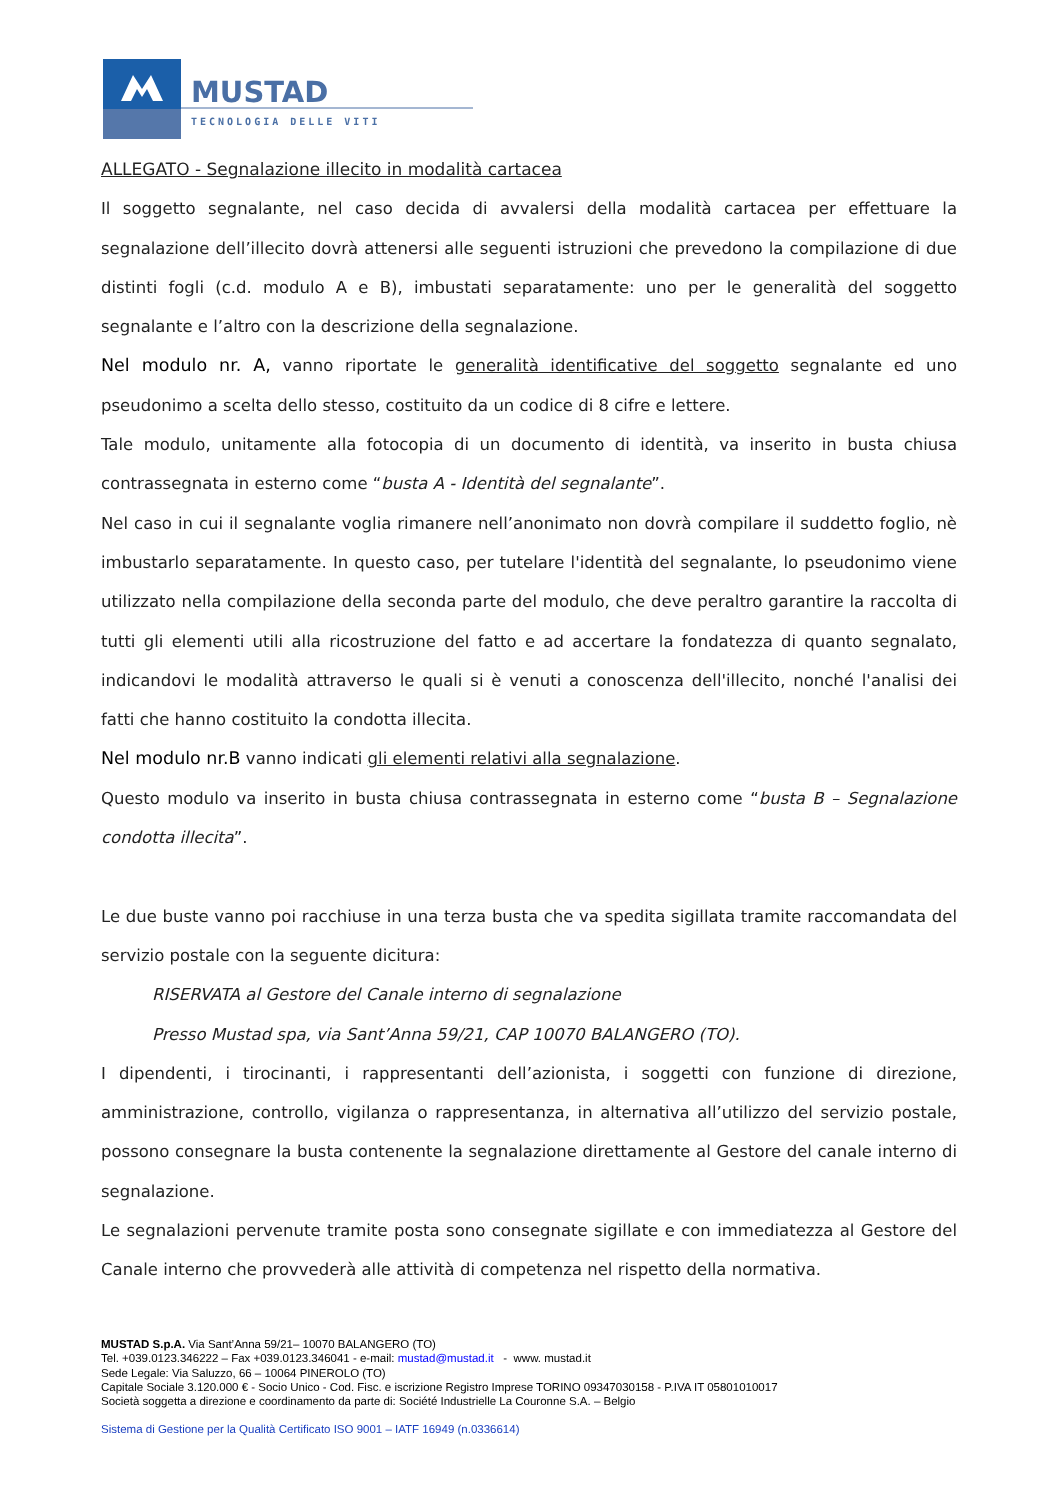MUSTAD
TECNOLOGIA DELLE VITI
ALLEGATO - Segnalazione illecito in modalità cartacea
Il soggetto segnalante, nel caso decida di avvalersi della modalità cartacea per effettuare la segnalazione dell’illecito dovrà attenersi alle seguenti istruzioni che prevedono la compilazione di due distinti fogli (c.d. modulo A e B), imbustati separatamente: uno per le generalità del soggetto segnalante e l’altro con la descrizione della segnalazione.
Nel modulo nr. A, vanno riportate le generalità identificative del soggetto segnalante ed uno pseudonimo a scelta dello stesso, costituito da un codice di 8 cifre e lettere.
Tale modulo, unitamente alla fotocopia di un documento di identità, va inserito in busta chiusa contrassegnata in esterno come “busta A - Identità del segnalante”.
Nel caso in cui il segnalante voglia rimanere nell’anonimato non dovrà compilare il suddetto foglio, nè imbustarlo separatamente. In questo caso, per tutelare l'identità del segnalante, lo pseudonimo viene utilizzato nella compilazione della seconda parte del modulo, che deve peraltro garantire la raccolta di tutti gli elementi utili alla ricostruzione del fatto e ad accertare la fondatezza di quanto segnalato, indicandovi le modalità attraverso le quali si è venuti a conoscenza dell'illecito, nonché l'analisi dei fatti che hanno costituito la condotta illecita.
Nel modulo nr.B vanno indicati gli elementi relativi alla segnalazione.
Questo modulo va inserito in busta chiusa contrassegnata in esterno come “busta B – Segnalazione condotta illecita”.
Le due buste vanno poi racchiuse in una terza busta che va spedita sigillata tramite raccomandata del servizio postale con la seguente dicitura:
RISERVATA al Gestore del Canale interno di segnalazione
Presso Mustad spa, via Sant’Anna 59/21, CAP 10070 BALANGERO (TO).
I dipendenti, i tirocinanti, i rappresentanti dell’azionista, i soggetti con funzione di direzione, amministrazione, controllo, vigilanza o rappresentanza, in alternativa all’utilizzo del servizio postale, possono consegnare la busta contenente la segnalazione direttamente al Gestore del canale interno di segnalazione.
Le segnalazioni pervenute tramite posta sono consegnate sigillate e con immediatezza al Gestore del Canale interno che provvederà alle attività di competenza nel rispetto della normativa.
MUSTAD S.p.A. Via Sant’Anna 59/21– 10070 BALANGERO (TO)
Tel. +039.0123.346222 – Fax +039.0123.346041 - e-mail: mustad@mustad.it - www. mustad.it
Sede Legale: Via Saluzzo, 66 – 10064 PINEROLO (TO)
Capitale Sociale 3.120.000 € - Socio Unico - Cod. Fisc. e iscrizione Registro Imprese TORINO 09347030158 - P.IVA IT 05801010017
Società soggetta a direzione e coordinamento da parte di: Société Industrielle La Couronne S.A. – Belgio
Sistema di Gestione per la Qualità Certificato ISO 9001 – IATF 16949 (n.0336614)